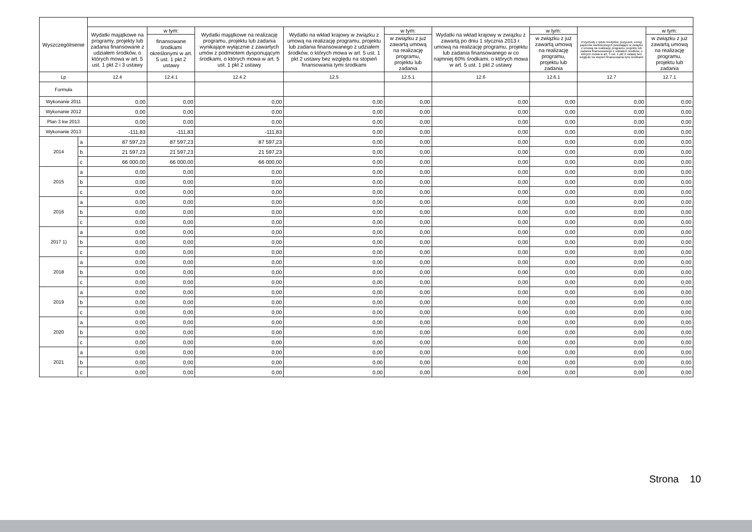| Wyszczególnienie | | | | | | | | | | |
| --- | --- | --- | --- | --- | --- | --- | --- | --- | --- | --- |
| | | Wydatki majątkowe na programy, projekty lub zadania finansowane z udziałem środków, o których mowa w art. 5 ust. 1 pkt 2 i 3 ustawy | w tym: | Wydatki majątkowe na realizację programu, projektu lub zadania wynikające wyłącznie z zawartych umów z podmiotem dysponującym środkami, o których mowa w art. 5 ust. 1 pkt 2 ustawy | Wydatki na wkład krajowy w związku z umową na realizację programu, projektu lub zadania finansowanego z udziałem środków, o których mowa w art. 5 ust. 1 pkt 2 ustawy bez względu na stopień finansowania tymi środkami | w tym: | Wydatki na wkład krajowy w związku z zawartą po dniu 1 stycznia 2013 r. umową na realizację programu, projektu lub zadania finansowanego w co najmniej 60% środkami, o których mowa w art. 5 ust. 1 pkt 2 ustawy | w tym: | Przychody z tytułu kredytów, pożyczek, emisji papierów wartościowych powstające w związku z umową na realizację programu, projektu lub zadania finansowanego z udziałem środków, o których mowa w art. 5 ust. 1 pkt 2 ustawy bez względu na stopień finansowania tymi środkami | w tym: |
| | | | finansowane środkami określonymi w art. 5 ust. 1 pkt 2 ustawy | | | w związku z już zawartą umową na realizację programu, projektu lub zadania | | w związku z już zawartą umową na realizację programu, projektu lub zadania | | w związku z już zawartą umową na realizację programu, projektu lub zadania |
| Lp | | 12.4 | 12.4.1 | 12.4.2 | 12.5 | 12.5.1 | 12.6 | 12.6.1 | 12.7 | 12.7.1 |
| Formuła | | | | | | | | | | |
| Wykonanie 2011 | | 0,00 | 0,00 | 0,00 | 0,00 | 0,00 | 0,00 | 0,00 | 0,00 | 0,00 |
| Wykonanie 2012 | | 0,00 | 0,00 | 0,00 | 0,00 | 0,00 | 0,00 | 0,00 | 0,00 | 0,00 |
| Plan 3 kw 2013 | | 0,00 | 0,00 | 0,00 | 0,00 | 0,00 | 0,00 | 0,00 | 0,00 | 0,00 |
| Wykonanie 2013 | | -111,83 | -111,83 | -111,83 | 0,00 | 0,00 | 0,00 | 0,00 | 0,00 | 0,00 |
| 2014 | a | 87 597,23 | 87 597,23 | 87 597,23 | 0,00 | 0,00 | 0,00 | 0,00 | 0,00 | 0,00 |
| | b | 21 597,23 | 21 597,23 | 21 597,23 | 0,00 | 0,00 | 0,00 | 0,00 | 0,00 | 0,00 |
| | c | 66 000,00 | 66 000,00 | 66 000,00 | 0,00 | 0,00 | 0,00 | 0,00 | 0,00 | 0,00 |
| 2015 | a | 0,00 | 0,00 | 0,00 | 0,00 | 0,00 | 0,00 | 0,00 | 0,00 | 0,00 |
| | b | 0,00 | 0,00 | 0,00 | 0,00 | 0,00 | 0,00 | 0,00 | 0,00 | 0,00 |
| | c | 0,00 | 0,00 | 0,00 | 0,00 | 0,00 | 0,00 | 0,00 | 0,00 | 0,00 |
| 2016 | a | 0,00 | 0,00 | 0,00 | 0,00 | 0,00 | 0,00 | 0,00 | 0,00 | 0,00 |
| | b | 0,00 | 0,00 | 0,00 | 0,00 | 0,00 | 0,00 | 0,00 | 0,00 | 0,00 |
| | c | 0,00 | 0,00 | 0,00 | 0,00 | 0,00 | 0,00 | 0,00 | 0,00 | 0,00 |
| 2017 1) | a | 0,00 | 0,00 | 0,00 | 0,00 | 0,00 | 0,00 | 0,00 | 0,00 | 0,00 |
| | b | 0,00 | 0,00 | 0,00 | 0,00 | 0,00 | 0,00 | 0,00 | 0,00 | 0,00 |
| | c | 0,00 | 0,00 | 0,00 | 0,00 | 0,00 | 0,00 | 0,00 | 0,00 | 0,00 |
| 2018 | a | 0,00 | 0,00 | 0,00 | 0,00 | 0,00 | 0,00 | 0,00 | 0,00 | 0,00 |
| | b | 0,00 | 0,00 | 0,00 | 0,00 | 0,00 | 0,00 | 0,00 | 0,00 | 0,00 |
| | c | 0,00 | 0,00 | 0,00 | 0,00 | 0,00 | 0,00 | 0,00 | 0,00 | 0,00 |
| 2019 | a | 0,00 | 0,00 | 0,00 | 0,00 | 0,00 | 0,00 | 0,00 | 0,00 | 0,00 |
| | b | 0,00 | 0,00 | 0,00 | 0,00 | 0,00 | 0,00 | 0,00 | 0,00 | 0,00 |
| | c | 0,00 | 0,00 | 0,00 | 0,00 | 0,00 | 0,00 | 0,00 | 0,00 | 0,00 |
| 2020 | a | 0,00 | 0,00 | 0,00 | 0,00 | 0,00 | 0,00 | 0,00 | 0,00 | 0,00 |
| | b | 0,00 | 0,00 | 0,00 | 0,00 | 0,00 | 0,00 | 0,00 | 0,00 | 0,00 |
| | c | 0,00 | 0,00 | 0,00 | 0,00 | 0,00 | 0,00 | 0,00 | 0,00 | 0,00 |
| 2021 | a | 0,00 | 0,00 | 0,00 | 0,00 | 0,00 | 0,00 | 0,00 | 0,00 | 0,00 |
| | b | 0,00 | 0,00 | 0,00 | 0,00 | 0,00 | 0,00 | 0,00 | 0,00 | 0,00 |
| | c | 0,00 | 0,00 | 0,00 | 0,00 | 0,00 | 0,00 | 0,00 | 0,00 | 0,00 |
Strona 10